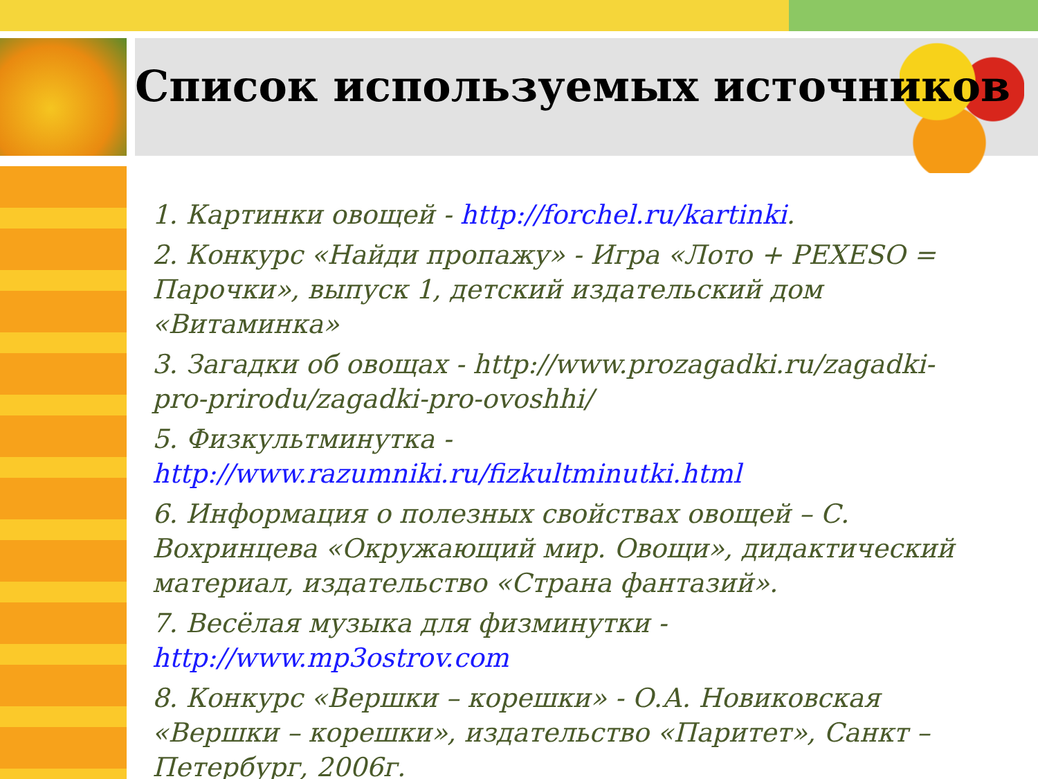Список используемых источников
1. Картинки овощей - http://forchel.ru/kartinki.
2. Конкурс «Найди пропажу» - Игра «Лото + PEXESO = Парочки», выпуск 1, детский издательский дом «Витаминка»
3. Загадки об овощах - http://www.prozagadki.ru/zagadki-pro-prirodu/zagadki-pro-ovoshhi/
5. Физкультминутка - http://www.razumniki.ru/fizkultminutki.html
6. Информация о полезных свойствах овощей – С. Вохринцева «Окружающий мир. Овощи», дидактический материал, издательство «Страна фантазий».
7. Весёлая музыка для физминутки - http://www.mp3ostrov.com
8. Конкурс «Вершки – корешки» - О.А. Новиковская «Вершки – корешки», издательство «Паритет», Санкт – Петербург, 2006г.